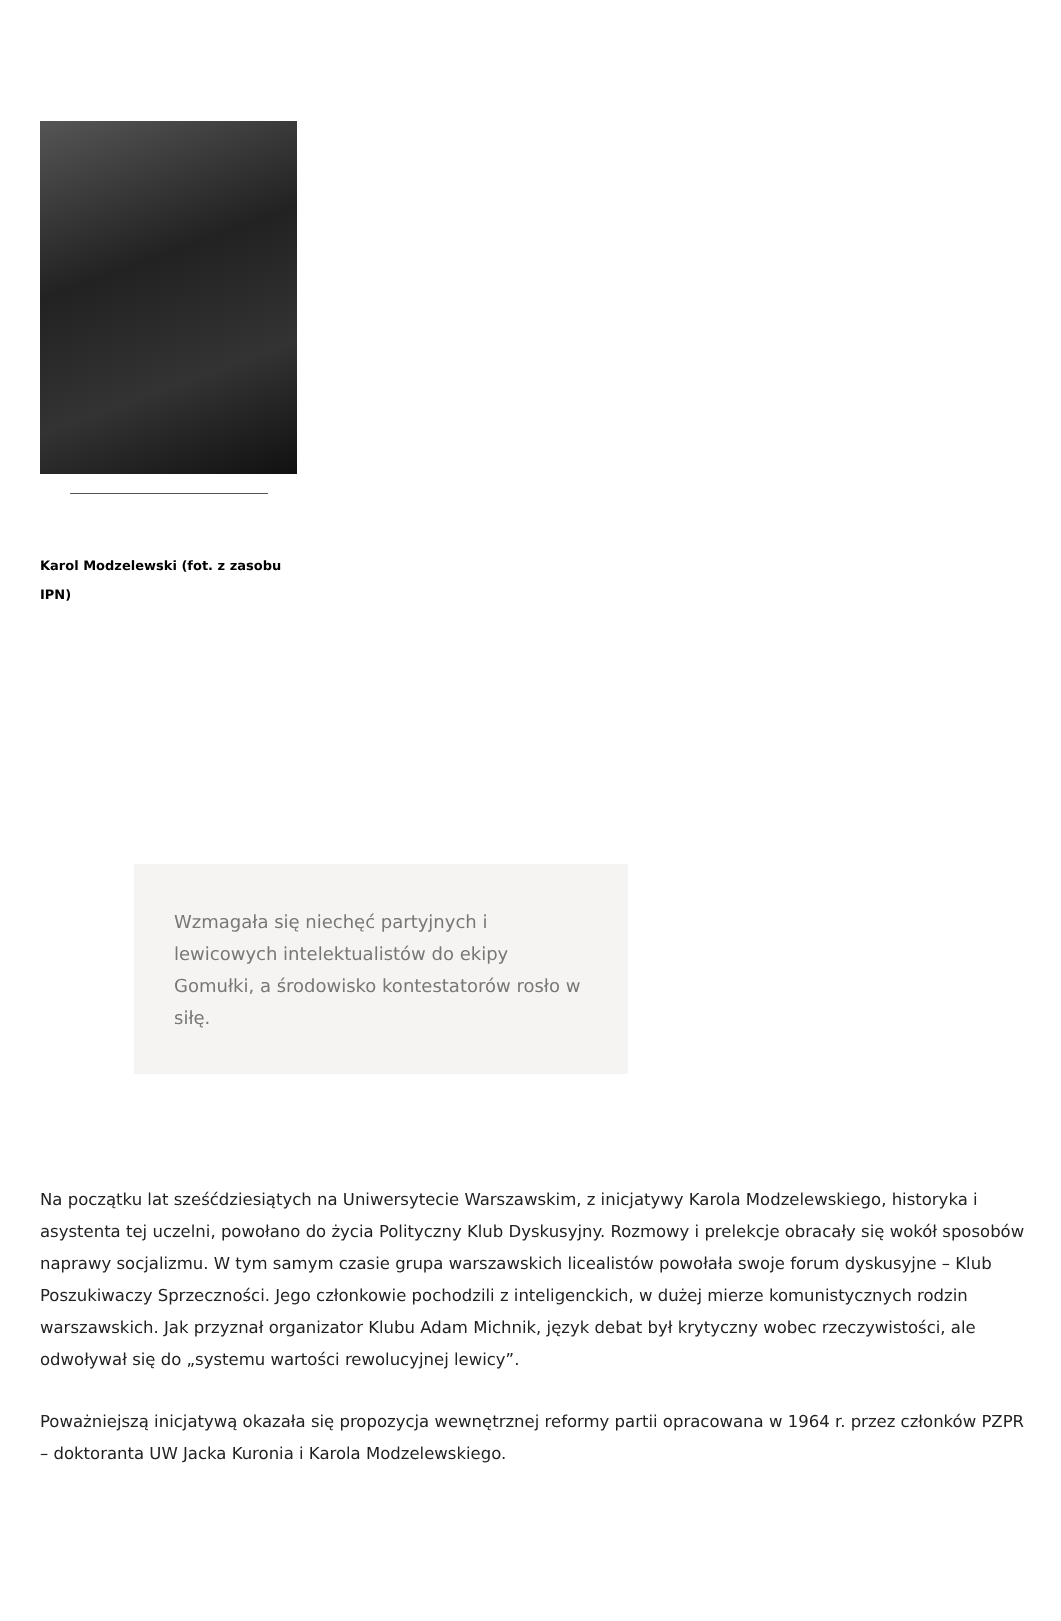Karol Modzelewski (fot. z zasobu IPN)
Wzmagała się niechęć partyjnych i lewicowych intelektualistów do ekipy Gomułki, a środowisko kontestatorów rosło w siłę.
Na początku lat sześćdziesiątych na Uniwersytecie Warszawskim, z inicjatywy Karola Modzelewskiego, historyka i asystenta tej uczelni, powołano do życia Polityczny Klub Dyskusyjny. Rozmowy i prelekcje obracały się wokół sposobów naprawy socjalizmu. W tym samym czasie grupa warszawskich licealistów powołała swoje forum dyskusyjne – Klub Poszukiwaczy Sprzeczności. Jego członkowie pochodzili z inteligenckich, w dużej mierze komunistycznych rodzin warszawskich. Jak przyznał organizator Klubu Adam Michnik, język debat był krytyczny wobec rzeczywistości, ale odwoływał się do „systemu wartości rewolucyjnej lewicy”.
Poważniejszą inicjatywą okazała się propozycja wewnętrznej reformy partii opracowana w 1964 r. przez członków PZPR – doktoranta UW Jacka Kuronia i Karola Modzelewskiego.